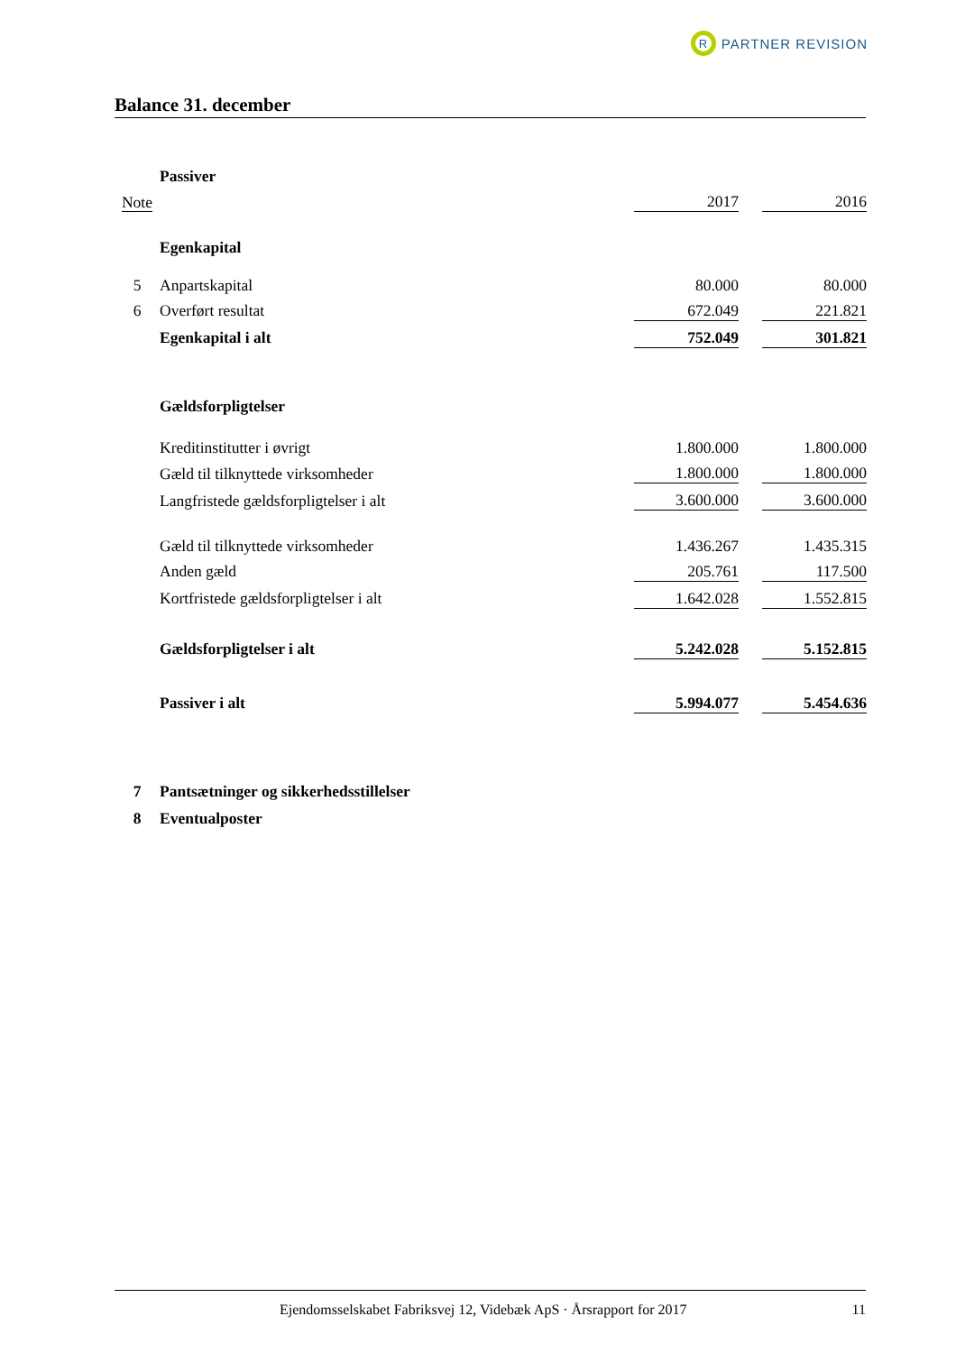R
PARTNER REVISION
Balance 31. december
| | Passiver | | | |
| Note | | 2017 | | 2016 |
| | Egenkapital | | | |
| 5 | Anpartskapital | 80.000 | | 80.000 |
| 6 | Overført resultat | 672.049 | | 221.821 |
| | Egenkapital i alt | 752.049 | | 301.821 |
| | Gældsforpligtelser | | | |
| | Kreditinstitutter i øvrigt | 1.800.000 | | 1.800.000 |
| | Gæld til tilknyttede virksomheder | 1.800.000 | | 1.800.000 |
| | Langfristede gældsforpligtelser i alt | 3.600.000 | | 3.600.000 |
| | Gæld til tilknyttede virksomheder | 1.436.267 | | 1.435.315 |
| | Anden gæld | 205.761 | | 117.500 |
| | Kortfristede gældsforpligtelser i alt | 1.642.028 | | 1.552.815 |
| | Gældsforpligtelser i alt | 5.242.028 | | 5.152.815 |
| | Passiver i alt | 5.994.077 | | 5.454.636 |
| 7 | Pantsætninger og sikkerhedsstillelser | | | |
| 8 | Eventualposter | | | |
Ejendomsselskabet Fabriksvej 12, Videbæk ApS · Årsrapport for 2017 11